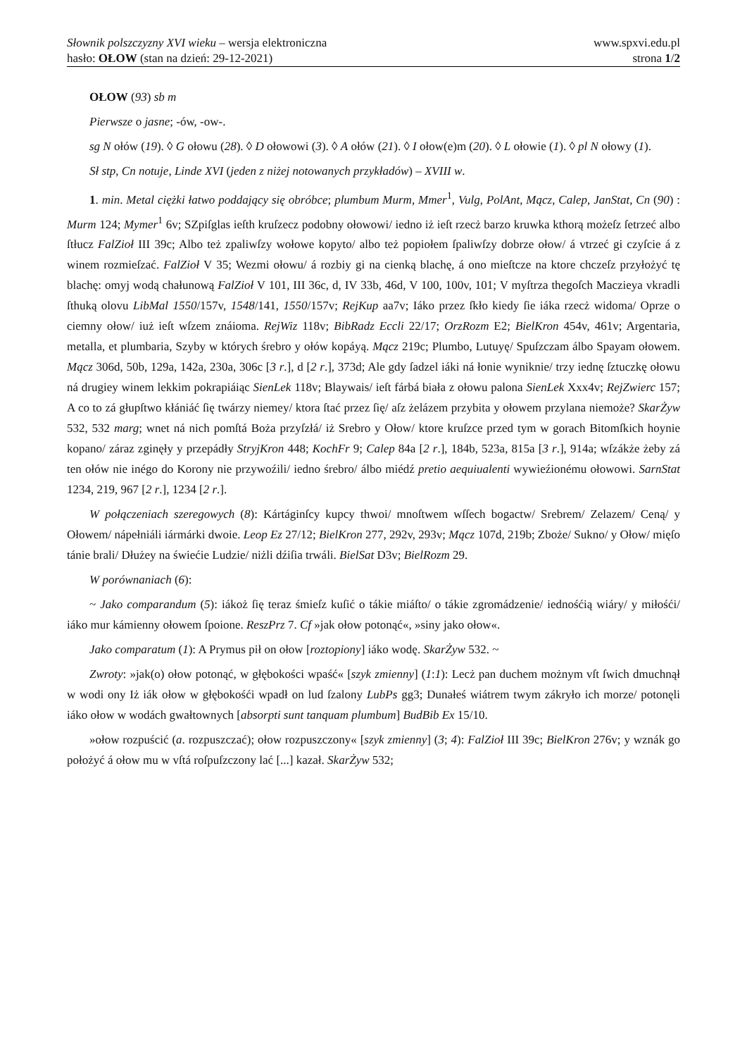Słownik polszczyzny XVI wieku – wersja elektroniczna www.spxvi.edu.pl
hasło: OŁOW (stan na dzień: 29-12-2021) strona 1/2
OŁOW (93) sb m
Pierwsze o jasne; -ów, -ow-.
sg N ołów (19). ◊ G ołowu (28). ◊ D ołowowi (3). ◊ A ołów (21). ◊ I ołow(e)m (20). ◊ L ołowie (1). ◊ pl N ołowy (1).
Sł stp, Cn notuje, Linde XVI (jeden z niżej notowanych przykładów) – XVIII w.
1. min. Metal ciężki łatwo poddający się obróbce; plumbum Murm, Mmer<sup>1</sup>, Vulg, PolAnt, Mącz, Calep, JanStat, Cn (90) : Murm 124; Mymer<sup>1</sup> 6v; SZpiſglas ieſth kruſzecz podobny ołowowi/ iedno iż ieſt rzecż barzo kruwka kthorą możeſz ſetrzeć albo ſtłucz FalZioł III 39c; Albo też zpaliwſzy wołowe kopyto/ albo też popiołem ſpaliwſzy dobrze ołow/ á vtrzeć gi czyſcie á z winem rozmieſzać. FalZioł V 35; Wezmi ołowu/ á rozbiy gi na cienką blachę, á ono mieſtcze na ktore chczeſz przyłożyć tę blachę: omyj wodą chałunową FalZioł V 101, III 36c, d, IV 33b, 46d, V 100, 100v, 101; V myſtrza thegoſch Maczieya vkradli ſthuką olovu LibMal 1550/157v, 1548/141, 1550/157v; RejKup aa7v; Iáko przez ſkło kiedy ſie iáka rzecż widoma/ Oprze o ciemny ołow/ iuż ieſt wſzem znáioma. RejWiz 118v; BibRadz Eccli 22/17; OrzRozm E2; BielKron 454v, 461v; Argentaria, metalla, et plumbaria, Szyby w których śrebro y ołów kopáyą. Mącz 219c; Plumbo, Lutuyę/ Spuſzczam álbo Spayam ołowem. Mącz 306d, 50b, 129a, 142a, 230a, 306c [3 r.], d [2 r.], 373d; Ale gdy ſadzel iáki ná łonie wyniknie/ trzy iednę ſztuczkę ołowu ná drugiey winem lekkim pokrapiáiąc SienLek 118v; Blaywais/ ieſt fárbá biała z ołowu palona SienLek Xxx4v; RejZwierc 157; A co to zá głupſtwo kłániáć ſię twárzy niemey/ ktora ſtać przez ſię/ aſz żelázem przybita y ołowem przylana niemoże? SkarŻyw 532, 532 marg; wnet ná nich pomſtá Boża przyſzłá/ iż Srebro y Ołow/ ktore kruſzce przed tym w gorach Bitomſkich hoynie kopano/ záraz zginęły y przepádły StryjKron 448; KochFr 9; Calep 84a [2 r.], 184b, 523a, 815a [3 r.], 914a; wſzákże żeby zá ten ołów nie inégo do Korony nie przywoźili/ iedno śrebro/ álbo miédź pretio aequiualenti wywieźionému ołowowi. SarnStat 1234, 219, 967 [2 r.], 1234 [2 r.].
W połączeniach szeregowych (8): Kártáginſcy kupcy thwoi/ mnoſtwem wſſech bogactw/ Srebrem/ Zelazem/ Ceną/ y Ołowem/ nápełniáli iármárki dwoie. Leop Ez 27/12; BielKron 277, 292v, 293v; Mącz 107d, 219b; Zboże/ Sukno/ y Ołow/ mięſo tánie brali/ Dłużey na świećie Ludzie/ niżli dźiſia trwáli. BielSat D3v; BielRozm 29.
W porównaniach (6):
~ Jako comparandum (5): iákoż ſię teraz śmieſz kuſić o tákie miáſto/ o tákie zgromádzenie/ iednośćią wiáry/ y miłośći/ iáko mur kámienny ołowem ſpoione. ReszPrz 7. Cf »jak ołow potonąć«, »siny jako ołow«.
Jako comparatum (1): A Prymus pił on ołow [roztopiony] iáko wodę. SkarŻyw 532. ~
Zwroty: »jak(o) ołow potonąć, w głębokości wpaść« [szyk zmienny] (1:1): Lecż pan duchem możnym vſt ſwich dmuchnął w wodi ony Iż iák ołow w głębokośći wpadł on lud ſzalony LubPs gg3; Dunałeś wiátrem twym zákryło ich morze/ potonęli iáko ołow w wodách gwałtownych [absorpti sunt tanquam plumbum] BudBib Ex 15/10.
»ołow rozpuścić (a. rozpuszczać); ołow rozpuszczony« [szyk zmienny] (3; 4): FalZioł III 39c; BielKron 276v; y wznák go położyć á ołow mu w vſtá roſpuſzczony lać [...] kazał. SkarŻyw 532;